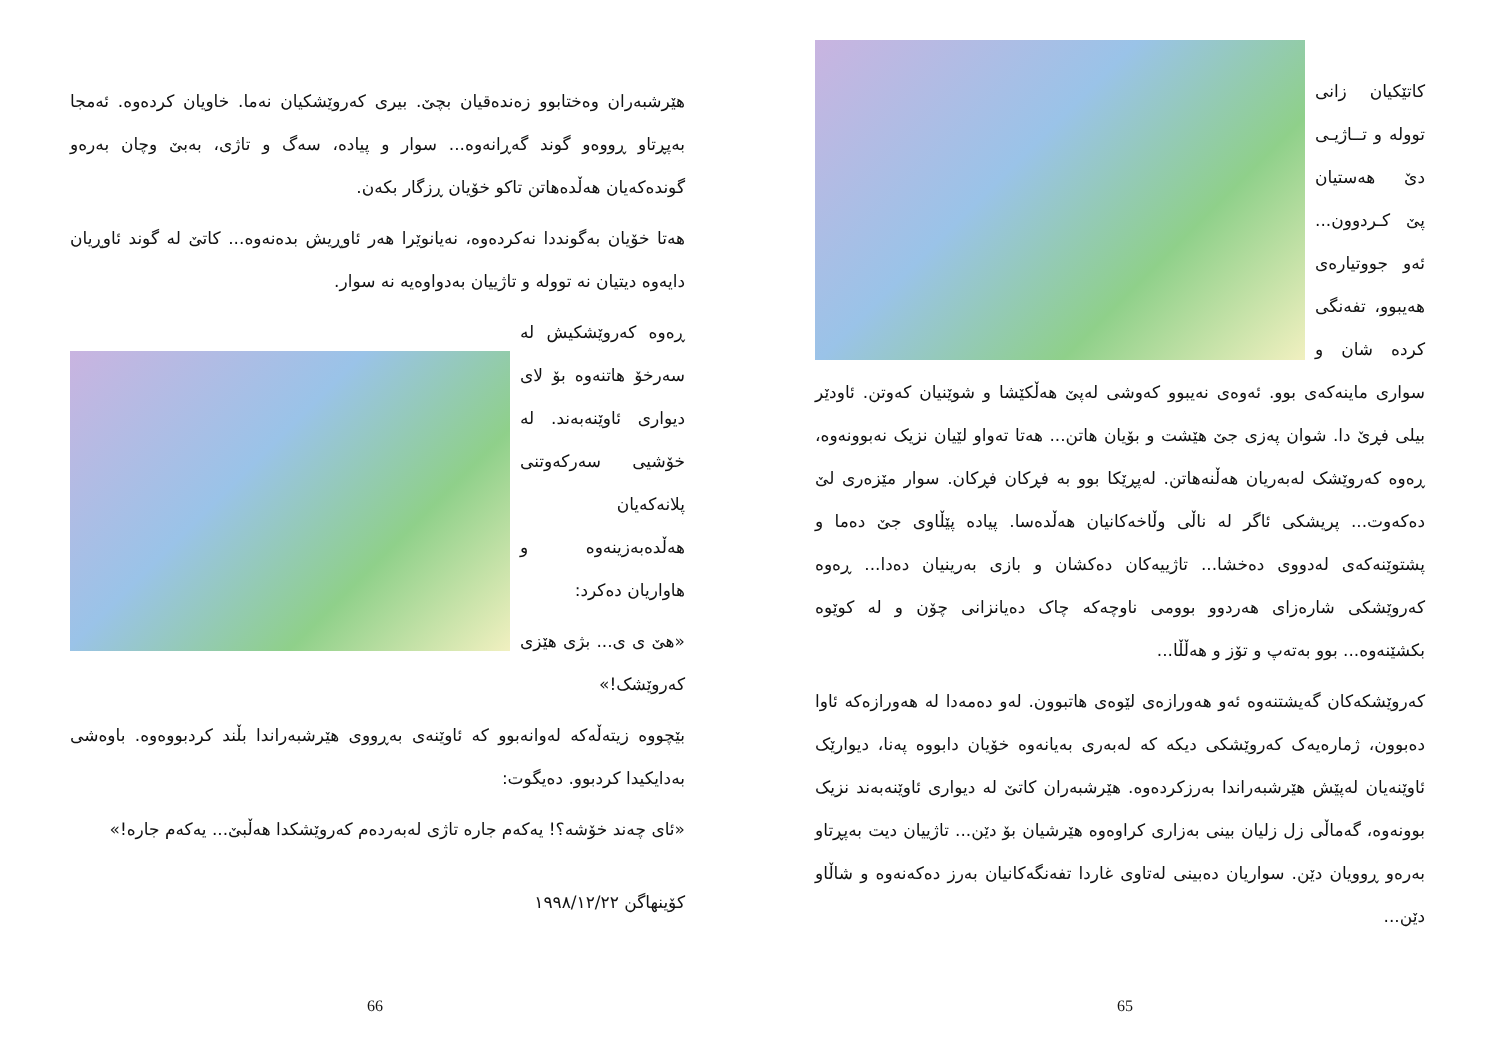کاتێکیان زانی تووله و تــاژیـی دێ هەستیان پێ کـردوون... ئەو جووتیارەی هەیبوو، تفەنگی کردە شان و سواری ماینەکەی بوو. ئەوەی نەیبوو کەوشی لەپێ هەڵکێشا و شوێنیان کەوتن. ئاودێر بیلی فڕێ دا. شوان پەزی جێ هێشت و بۆیان هاتن... هەتا تەواو لێیان نزیک نەبوونەوە، ڕەوە کەروێشک لەبەریان هەڵنەهاتن. لەپڕێکا بوو بە فڕکان فڕکان. سوار مێزەری لێ دەکەوت... پریشکی ئاگر لە ناڵی وڵاخەکانیان هەڵدەسا. پیادە پێڵاوی جێ دەما و پشتوێنەکەی لەدووی دەخشا... تاژییەکان دەکشان و بازی بەرینیان دەدا... ڕەوە کەروێشکی شارەزای هەردوو بوومی ناوچەکە چاک دەیانزانی چۆن و لە کوێوە بکشێنەوە... بوو بەتەپ و تۆز و هەڵڵا...
کەروێشکەکان گەیشتنەوە ئەو هەورازەی لێوەی هاتبوون. لەو دەمەدا لە هەورازەکە ئاوا دەبوون، ژمارەیەک کەروێشکی دیکە کە لەبەری بەیانەوە خۆیان دابووە پەنا، دیوارێک ئاوێنەیان لەپێش هێرشبەراندا بەرزکردەوە. هێرشبەران کاتێ لە دیواری ئاوێنەبەند نزیک بوونەوە، گەماڵی زل زلیان بینی بەزاری کراوەوە هێرشیان بۆ دێن... تاژییان دیت بەپڕتاو بەرەو ڕوویان دێن. سواریان دەبینی لەتاوی غاردا تفەنگەکانیان بەرز دەکەنەوە و شاڵاو دێن...
65
هێرشبەران وەختابوو زەندەقیان بچێ. بیری کەروێشکیان نەما. خاویان کردەوە. ئەمجا بەپڕتاو ڕووەو گوند گەڕانەوە... سوار و پیادە، سەگ و تاژی، بەبێ وچان بەرەو گوندەکەیان هەڵدەهاتن تاکو خۆیان ڕزگار بکەن.
هەتا خۆیان بەگونددا نەکردەوە، نەیانوێرا هەر ئاوڕیش بدەنەوە... کاتێ لە گوند ئاوڕیان دایەوە دیتیان نە تووله و تاژییان بەدواوەیە نە سوار.
ڕەوە کەروێشکیش لە سەرخۆ هاتنەوە بۆ لای دیواری ئاوێنەبەند. لە خۆشیی سەرکەوتنی پلانەکەیان هەڵدەبەزینەوە و هاواریان دەکرد:
«هێ ی ی... بژی هێزی کەروێشک!»
بێچووە زیتەڵەکە لەوانەبوو کە ئاوێنەی بەڕووی هێرشبەراندا بڵند کردبووەوە. باوەشی بەدایکیدا کردبوو. دەیگوت:
«ئای چەند خۆشە؟! یەکەم جارە تاژی لەبەردەم کەروێشکدا هەڵبێ... یەکەم جارە!»
کۆینهاگن ١٩٩٨/١٢/٢٢
66